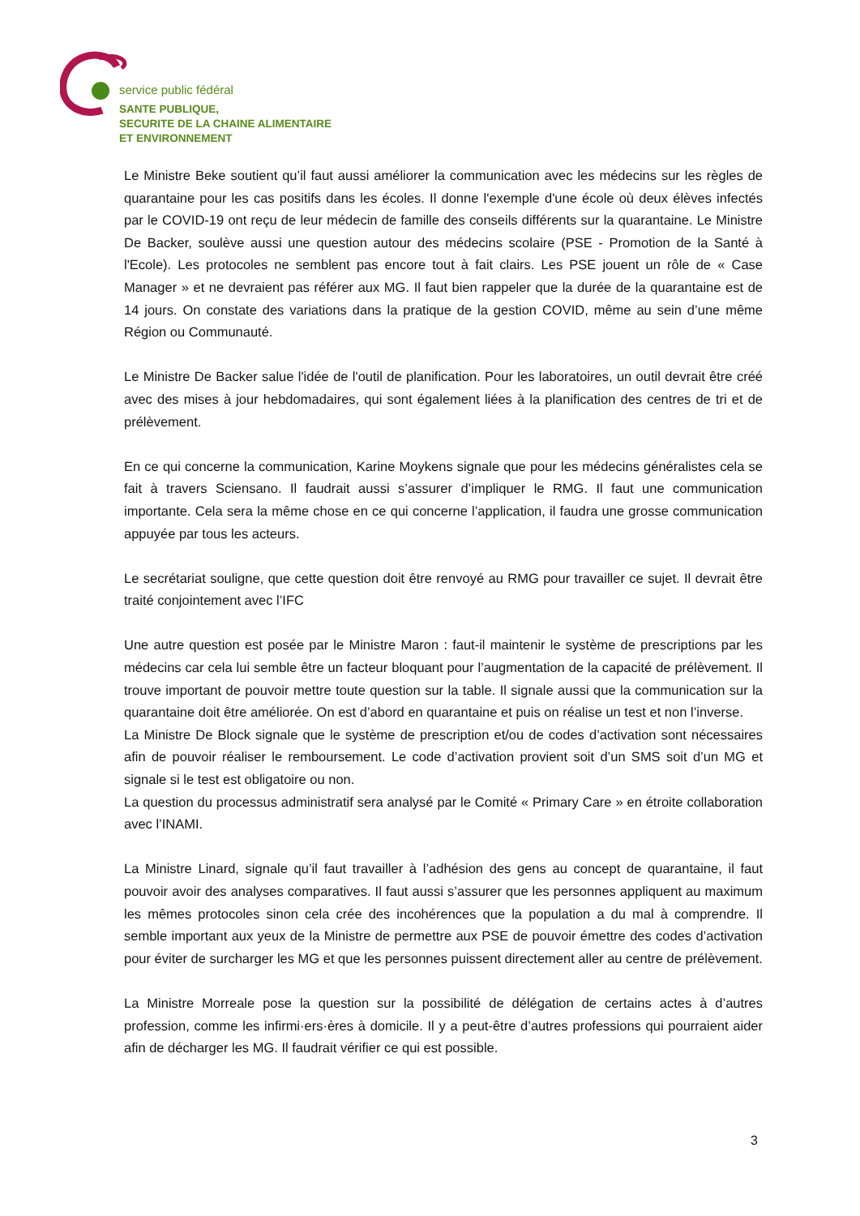service public fédéral
SANTE PUBLIQUE,
SECURITE DE LA CHAINE ALIMENTAIRE
ET ENVIRONNEMENT
Le Ministre Beke soutient qu’il faut aussi améliorer la communication avec les médecins sur les règles de quarantaine pour les cas positifs dans les écoles. Il donne l'exemple d'une école où deux élèves infectés par le COVID-19 ont reçu de leur médecin de famille des conseils différents sur la quarantaine. Le Ministre De Backer, soulève aussi une question autour des médecins scolaire (PSE - Promotion de la Santé à l'Ecole). Les protocoles ne semblent pas encore tout à fait clairs. Les PSE jouent un rôle de « Case Manager » et ne devraient pas référer aux MG. Il faut bien rappeler que la durée de la quarantaine est de 14 jours. On constate des variations dans la pratique de la gestion COVID, même au sein d’une même Région ou Communauté.
Le Ministre De Backer salue l'idée de l'outil de planification. Pour les laboratoires, un outil devrait être créé avec des mises à jour hebdomadaires, qui sont également liées à la planification des centres de tri et de prélèvement.
En ce qui concerne la communication, Karine Moykens signale que pour les médecins généralistes cela se fait à travers Sciensano. Il faudrait aussi s’assurer d’impliquer le RMG. Il faut une communication importante. Cela sera la même chose en ce qui concerne l’application, il faudra une grosse communication appuyée par tous les acteurs.
Le secrétariat souligne, que cette question doit être renvoyé au RMG pour travailler ce sujet. Il devrait être traité conjointement avec l’IFC
Une autre question est posée par le Ministre Maron : faut-il maintenir le système de prescriptions par les médecins car cela lui semble être un facteur bloquant pour l’augmentation de la capacité de prélèvement. Il trouve important de pouvoir mettre toute question sur la table. Il signale aussi que la communication sur la quarantaine doit être améliorée. On est d’abord en quarantaine et puis on réalise un test et non l’inverse.
La Ministre De Block signale que le système de prescription et/ou de codes d’activation sont nécessaires afin de pouvoir réaliser le remboursement. Le code d’activation provient soit d’un SMS soit d’un MG et signale si le test est obligatoire ou non.
La question du processus administratif sera analysé par le Comité « Primary Care » en étroite collaboration avec l’INAMI.
La Ministre Linard, signale qu’il faut travailler à l’adhésion des gens au concept de quarantaine, il faut pouvoir avoir des analyses comparatives. Il faut aussi s’assurer que les personnes appliquent au maximum les mêmes protocoles sinon cela crée des incohérences que la population a du mal à comprendre. Il semble important aux yeux de la Ministre de permettre aux PSE de pouvoir émettre des codes d’activation pour éviter de surcharger les MG et que les personnes puissent directement aller au centre de prélèvement.
La Ministre Morreale pose la question sur la possibilité de délégation de certains actes à d’autres profession, comme les infirmi·ers·ères à domicile. Il y a peut-être d’autres professions qui pourraient aider afin de décharger les MG. Il faudrait vérifier ce qui est possible.
3